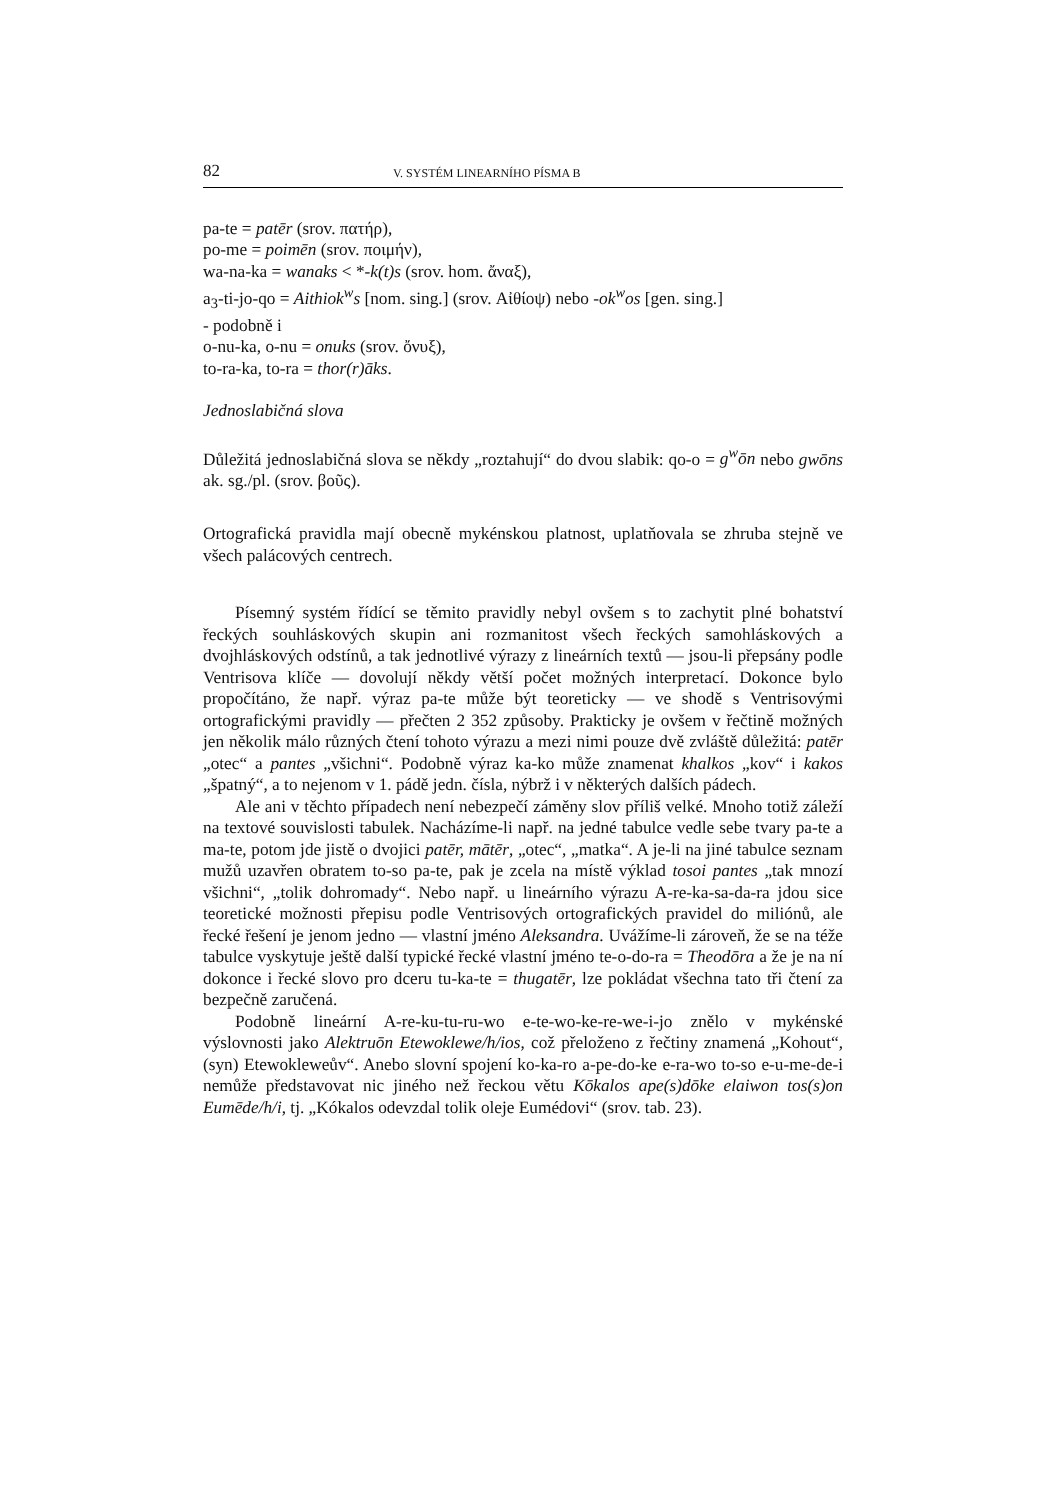82 V. SYSTÉM LINEARNÍHO PÍSMA B
pa-te = patēr (srov. πατήρ),
po-me = poimēn (srov. ποιμήν),
wa-na-ka = wanaks < *-k(t)s (srov. hom. ἄναξ),
a<sub>3</sub>-ti-jo-qo = Aithiok<sup>w</sup>s [nom. sing.] (srov. Αἰθίοψ) nebo -ok<sup>w</sup>os [gen. sing.]
- podobně i
o-nu-ka, o-nu = onuks (srov. ὄνυξ),
to-ra-ka, to-ra = thor(r)āks.
Jednoslabičná slova
Důležitá jednoslabičná slova se někdy „roztahují“ do dvou slabik: qo-o = g<sup>w</sup>ōn nebo gwōns ak. sg./pl. (srov. βοῦς).
Ortografická pravidla mají obecně mykénskou platnost, uplatňovala se zhruba stejně ve všech palácových centrech.
Písemný systém řídící se těmito pravidly nebyl ovšem s to zachytit plné bohatství řeckých souhláskových skupin ani rozmanitost všech řeckých samohláskových a dvojhláskových odstínů, a tak jednotlivé výrazy z lineárních textů — jsou-li přepsány podle Ventrisova klíče — dovolují někdy větší počet možných interpretací. Dokonce bylo propočítáno, že např. výraz pa-te může být teoreticky — ve shodě s Ventrisovými ortografickými pravidly — přečten 2 352 způsoby. Prakticky je ovšem v řečtině možných jen několik málo různých čtení tohoto výrazu a mezi nimi pouze dvě zvláště důležitá: patēr „otec“ a pantes „všichni“. Podobně výraz ka-ko může znamenat khalkos „kov“ i kakos „špatný“, a to nejenom v 1. pádě jedn. čísla, nýbrž i v některých dalších pádech.
Ale ani v těchto případech není nebezpečí záměny slov příliš velké. Mnoho totiž záleží na textové souvislosti tabulek. Nacházíme-li např. na jedné tabulce vedle sebe tvary pa-te a ma-te, potom jde jistě o dvojici patēr, mātēr, „otec“, „matka“. A je-li na jiné tabulce seznam mužů uzavřen obratem to-so pa-te, pak je zcela na místě výklad tosoi pantes „tak mnozí všichni“, „tolik dohromady“. Nebo např. u lineárního výrazu A-re-ka-sa-da-ra jdou sice teoretické možnosti přepisu podle Ventrisových ortografických pravidel do miliónů, ale řecké řešení je jenom jedno — vlastní jméno Aleksandra. Uvážíme-li zároveň, že se na téže tabulce vyskytuje ještě další typické řecké vlastní jméno te-o-do-ra = Theodōra a že je na ní dokonce i řecké slovo pro dceru tu-ka-te = thugatēr, lze pokládat všechna tato tři čtení za bezpečně zaručená.
Podobně lineární A-re-ku-tu-ru-wo e-te-wo-ke-re-we-i-jo znělo v mykénské výslovnosti jako Alektruōn Etewoklewe/h/ios, což přeloženo z řečtiny znamená „Kohout“, (syn) Etewokleweův“. Anebo slovní spojení ko-ka-ro a-pe-do-ke e-ra-wo to-so e-u-me-de-i nemůže představovat nic jiného než řeckou větu Kōkalos ape(s)dōke elaiwon tos(s)on Eumēde/h/i, tj. „Kókalos odevzdal tolik oleje Eumédovi“ (srov. tab. 23).